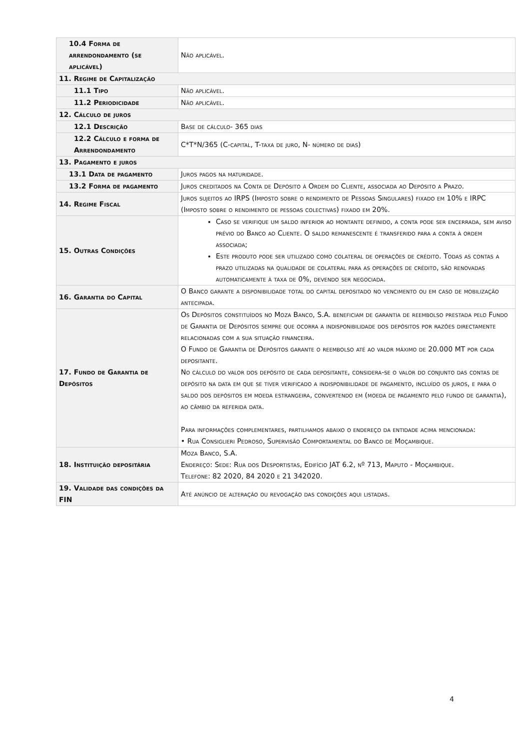| 10.4 Forma de arrendondamento (se aplicável) | Não aplicável. |
| 11. Regime de Capitalização | |
| 11.1 Tipo | Não aplicável. |
| 11.2 Periodicidade | Não aplicável. |
| 12. Cálculo de juros | |
| 12.1 Descrição | Base de cálculo- 365 dias |
| 12.2 Cálculo e forma de Arrendondamento | C*T*N/365 (C-capital, T-taxa de juro, N- número de dias) |
| 13. Pagamento e juros | |
| 13.1 Data de pagamento | Juros pagos na maturidade. |
| 13.2 Forma de pagamento | Juros creditados na Conta de Depósito à Ordem do Cliente, associada ao Depósito a Prazo. |
| 14. Regime Fiscal | Juros sujeitos ao IRPS (Imposto sobre o rendimento de Pessoas Singulares) fixado em 10% e IRPC (Imposto sobre o rendimento de pessoas colectivas) fixado em 20%. |
| 15. Outras Condições | Caso se verifique um saldo inferior ao montante definido, a conta pode ser encerrada, sem aviso prévio do Banco ao Cliente. O saldo remanescente é transferido para a conta à ordem associada; Este produto pode ser utilizado como colateral de operações de crédito. Todas as contas a prazo utilizadas na qualidade de colateral para as operações de crédito, são renovadas automaticamente à taxa de 0%, devendo ser negociada. |
| 16. Garantia do Capital | O Banco garante a disponibilidade total do capital depositado no vencimento ou em caso de mobilização antecipada. |
| 17. Fundo de Garantia de Depósitos | Os Depósitos constituídos no Moza Banco, S.A. beneficiam de garantia de reembolso prestada pelo Fundo de Garantia de Depósitos sempre que ocorra a indisponibilidade dos depósitos por razões directamente relacionadas com a sua situação financeira. O Fundo de Garantia de Depósitos garante o reembolso até ao valor máximo de 20.000 MT por cada depositante. No cálculo do valor dos depósito de cada depositante, considera-se o valor do conjunto das contas de depósito na data em que se tiver verificado a indisponibilidade de pagamento, incluído os juros, e para o saldo dos depósitos em moeda estrangeira, convertendo em (moeda de pagamento pelo fundo de garantia), ao câmbio da referida data. Para informações complementares, partilhamos abaixo o endereço da entidade acima mencionada: • Rua Consiglieri Pedroso, Supervisão Comportamental do Banco de Moçambique. |
| 18. Instituição depositária | Moza Banco, S.A. Endereço: Sede: Rua dos Desportistas, Edifício JAT 6.2, nº 713, Maputo - Moçambique. Telefone: 82 2020, 84 2020 e 21 342020. |
| 19. Validade das condições da FIN | Até anúncio de alteração ou revogação das condições aqui listadas. |
4